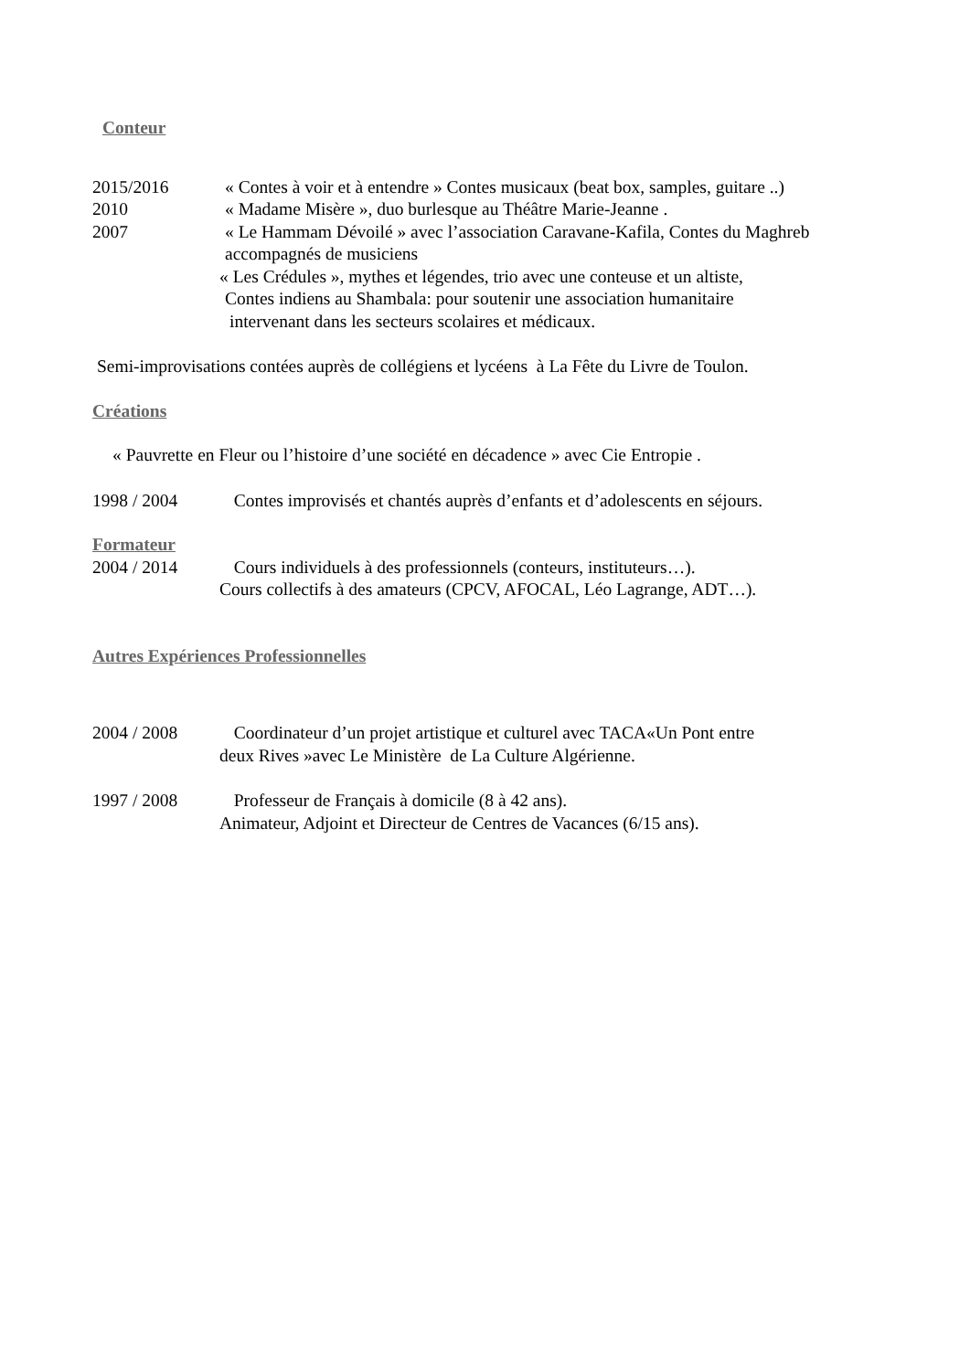Conteur
2015/2016 « Contes à voir et à entendre » Contes musicaux (beat box, samples, guitare ..)
2010 « Madame Misère », duo burlesque au Théâtre Marie-Jeanne .
2007 « Le Hammam Dévoilé » avec l’association Caravane-Kafila, Contes du Maghreb
accompagnés de musiciens
« Les Crédules », mythes et légendes, trio avec une conteuse et un altiste,
Contes indiens au Shambala: pour soutenir une association humanitaire
intervenant dans les secteurs scolaires et médicaux.
Semi-improvisations contées auprès de collégiens et lycéens à La Fête du Livre de Toulon.
Créations
« Pauvrette en Fleur ou l’histoire d’une société en décadence » avec Cie Entropie .
1998 / 2004 Contes improvisés et chantés auprès d’enfants et d’adolescents en séjours.
Formateur
2004 / 2014 Cours individuels à des professionnels (conteurs, instituteurs…).
Cours collectifs à des amateurs (CPCV, AFOCAL, Léo Lagrange, ADT…).
Autres Expériences Professionnelles
2004 / 2008 Coordinateur d’un projet artistique et culturel avec TACA«Un Pont entre
deux Rives »avec Le Ministère de La Culture Algérienne.
1997 / 2008 Professeur de Français à domicile (8 à 42 ans).
Animateur, Adjoint et Directeur de Centres de Vacances (6/15 ans).